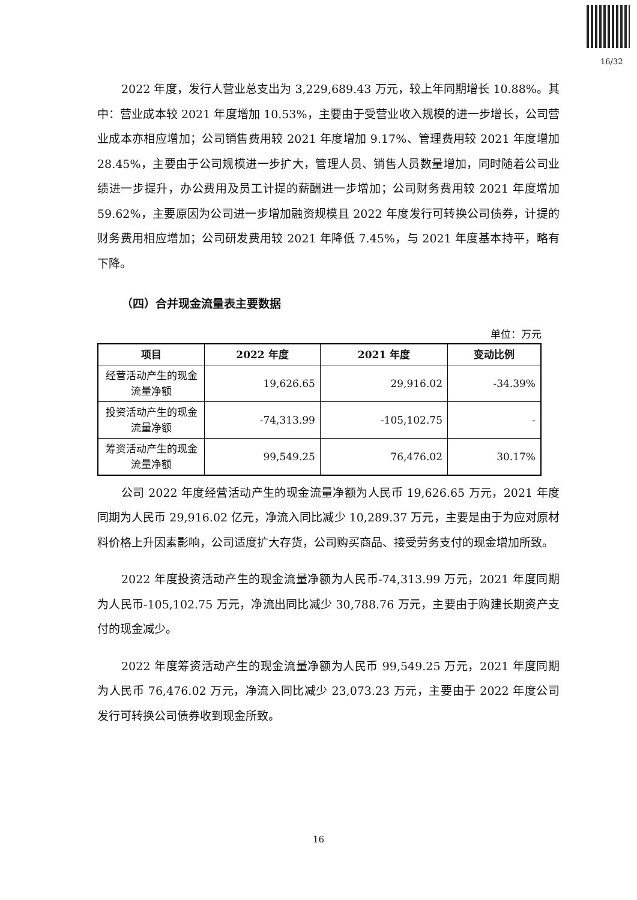16/32
2022 年度，发行人营业总支出为 3,229,689.43 万元，较上年同期增长 10.88%。其中：营业成本较 2021 年度增加 10.53%，主要由于受营业收入规模的进一步增长，公司营业成本亦相应增加；公司销售费用较 2021 年度增加 9.17%、管理费用较 2021 年度增加 28.45%，主要由于公司规模进一步扩大，管理人员、销售人员数量增加，同时随着公司业绩进一步提升，办公费用及员工计提的薪酬进一步增加；公司财务费用较 2021 年度增加 59.62%，主要原因为公司进一步增加融资规模且 2022 年度发行可转换公司债券，计提的财务费用相应增加；公司研发费用较 2021 年降低 7.45%，与 2021 年度基本持平，略有下降。
（四）合并现金流量表主要数据
单位：万元
| 项目 | 2022 年度 | 2021 年度 | 变动比例 |
| --- | --- | --- | --- |
| 经营活动产生的现金流量净额 | 19,626.65 | 29,916.02 | -34.39% |
| 投资活动产生的现金流量净额 | -74,313.99 | -105,102.75 | - |
| 筹资活动产生的现金流量净额 | 99,549.25 | 76,476.02 | 30.17% |
公司 2022 年度经营活动产生的现金流量净额为人民币 19,626.65 万元，2021 年度同期为人民币 29,916.02 亿元，净流入同比减少 10,289.37 万元，主要是由于为应对原材料价格上升因素影响，公司适度扩大存货，公司购买商品、接受劳务支付的现金增加所致。
2022 年度投资活动产生的现金流量净额为人民币-74,313.99 万元，2021 年度同期为人民币-105,102.75 万元，净流出同比减少 30,788.76 万元，主要由于购建长期资产支付的现金减少。
2022 年度筹资活动产生的现金流量净额为人民币 99,549.25 万元，2021 年度同期为人民币 76,476.02 万元，净流入同比减少 23,073.23 万元，主要由于 2022 年度公司发行可转换公司债券收到现金所致。
16